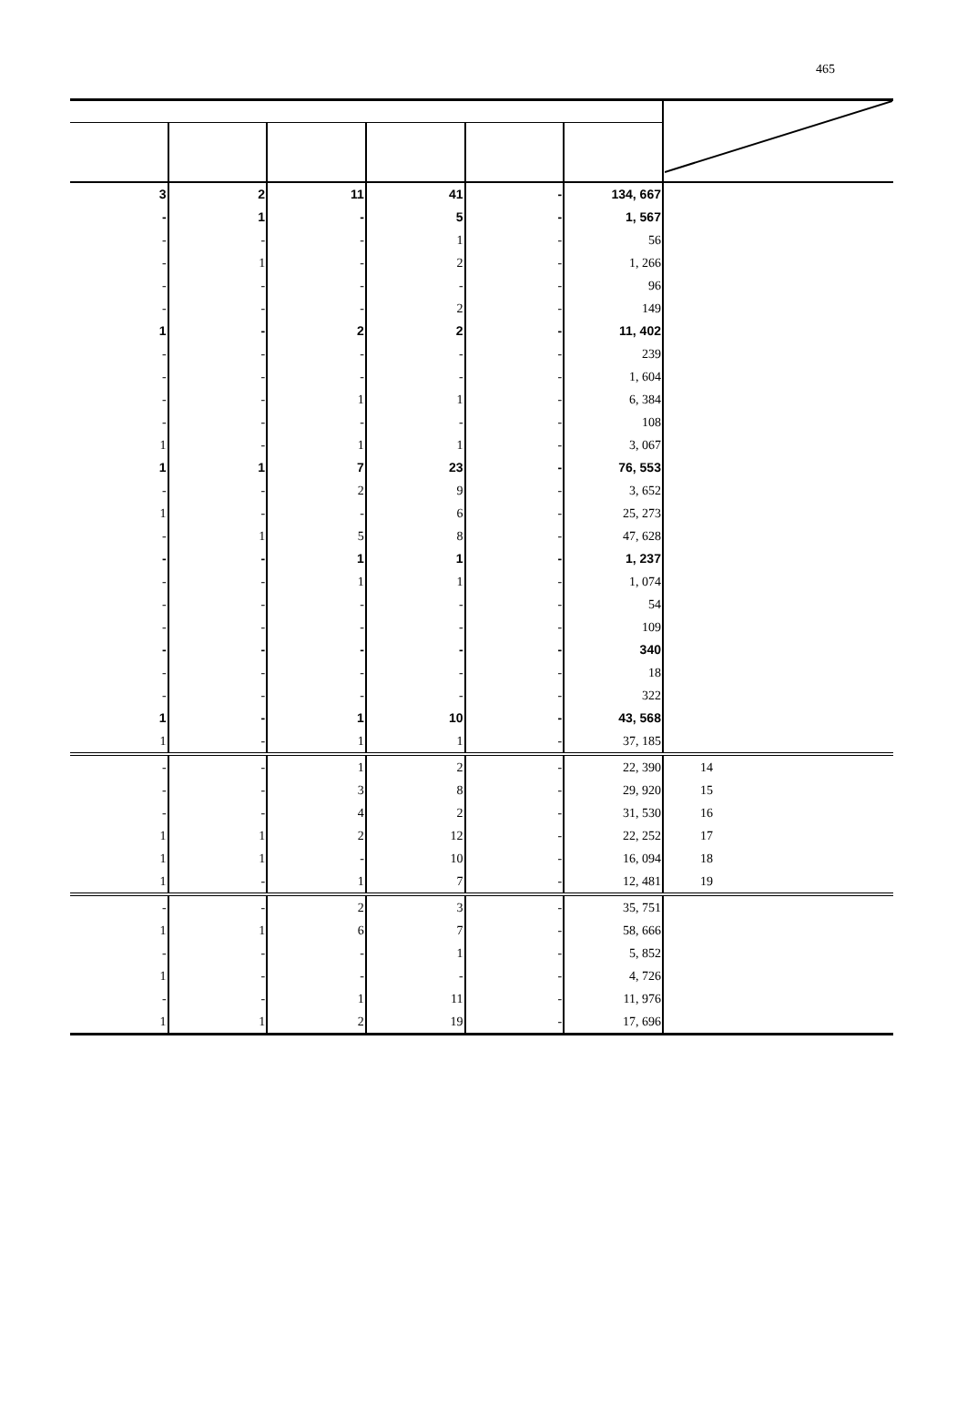465
| 3 | 2 | 11 | 41 | - | 134, 667 | |
| - | 1 | - | 5 | - | 1, 567 | |
| - | - | - | 1 | - | 56 | |
| - | 1 | - | 2 | - | 1, 266 | |
| - | - | - | - | - | 96 | |
| - | - | - | 2 | - | 149 | |
| 1 | - | 2 | 2 | - | 11, 402 | |
| - | - | - | - | - | 239 | |
| - | - | - | - | - | 1, 604 | |
| - | - | 1 | 1 | - | 6, 384 | |
| - | - | - | - | - | 108 | |
| 1 | - | 1 | 1 | - | 3, 067 | |
| 1 | 1 | 7 | 23 | - | 76, 553 | |
| - | - | 2 | 9 | - | 3, 652 | |
| 1 | - | - | 6 | - | 25, 273 | |
| - | 1 | 5 | 8 | - | 47, 628 | |
| - | - | 1 | 1 | - | 1, 237 | |
| - | - | 1 | 1 | - | 1, 074 | |
| - | - | - | - | - | 54 | |
| - | - | - | - | - | 109 | |
| - | - | - | - | - | 340 | |
| - | - | - | - | - | 18 | |
| - | - | - | - | - | 322 | |
| 1 | - | 1 | 10 | - | 43, 568 | |
| 1 | - | 1 | 1 | - | 37, 185 | |
| - | - | 1 | 2 | - | 22, 390 | 14 |
| - | - | 3 | 8 | - | 29, 920 | 15 |
| - | - | 4 | 2 | - | 31, 530 | 16 |
| 1 | 1 | 2 | 12 | - | 22, 252 | 17 |
| 1 | 1 | - | 10 | - | 16, 094 | 18 |
| 1 | - | 1 | 7 | - | 12, 481 | 19 |
| - | - | 2 | 3 | - | 35, 751 | |
| 1 | 1 | 6 | 7 | - | 58, 666 | |
| - | - | - | 1 | - | 5, 852 | |
| 1 | - | - | - | - | 4, 726 | |
| - | - | 1 | 11 | - | 11, 976 | |
| 1 | 1 | 2 | 19 | - | 17, 696 | |